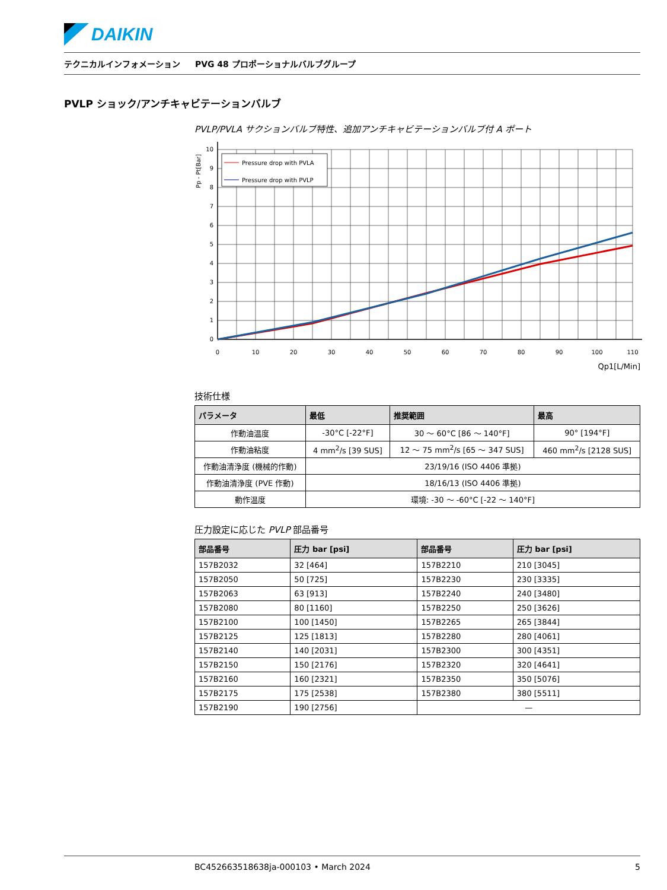DAIKIN
テクニカルインフォメーション PVG 48 プロポーショナルバルブグループ
PVLP ショック/アンチキャビテーションバルブ
PVLP/PVLA サクションバルブ特性、追加アンチキャビテーションバルブ付 A ポート
Pp - Pt[Bar]
Pressure drop with PVLA
Pressure drop with PVLP
0
1
2
3
4
5
6
7
8
9
10
0
10
20
30
40
50
60
70
80
90
100
110
Qp1[L/Min]
技術仕様
| パラメータ | 最低 | 推奨範囲 | 最高 |
| --- | --- | --- | --- |
| 作動油温度 | -30°C [-22°F] | 30 ～ 60°C [86 ～ 140°F] | 90° [194°F] |
| 作動油粘度 | 4 mm<sup>2</sup>/s [39 SUS] | 12 ～ 75 mm<sup>2</sup>/s [65 ～ 347 SUS] | 460 mm<sup>2</sup>/s [2128 SUS] |
| 作動油清浄度 (機械的作動) | 23/19/16 (ISO 4406 準拠) | | |
| 作動油清浄度 (PVE 作動) | 18/16/13 (ISO 4406 準拠) | | |
| 動作温度 | 環境: -30 ～ -60°C [-22 ～ 140°F] | | |
圧力設定に応じた PVLP 部品番号
| 部品番号 | 圧力 bar [psi] | 部品番号 | 圧力 bar [psi] |
| --- | --- | --- | --- |
| 157B2032 | 32 [464] | 157B2210 | 210 [3045] |
| 157B2050 | 50 [725] | 157B2230 | 230 [3335] |
| 157B2063 | 63 [913] | 157B2240 | 240 [3480] |
| 157B2080 | 80 [1160] | 157B2250 | 250 [3626] |
| 157B2100 | 100 [1450] | 157B2265 | 265 [3844] |
| 157B2125 | 125 [1813] | 157B2280 | 280 [4061] |
| 157B2140 | 140 [2031] | 157B2300 | 300 [4351] |
| 157B2150 | 150 [2176] | 157B2320 | 320 [4641] |
| 157B2160 | 160 [2321] | 157B2350 | 350 [5076] |
| 157B2175 | 175 [2538] | 157B2380 | 380 [5511] |
| 157B2190 | 190 [2756] | — | |
BC452663518638ja-000103 • March 2024 5